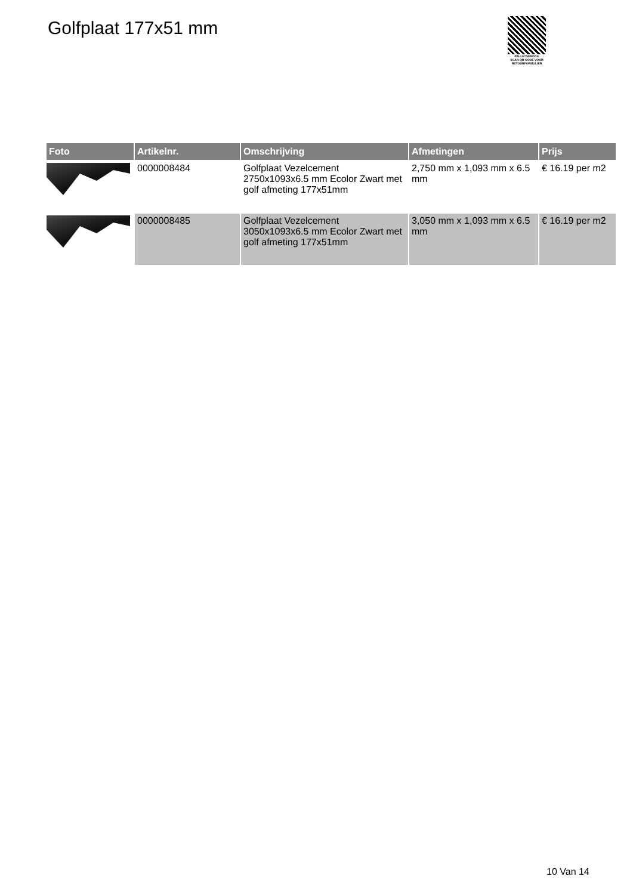Golfplaat 177x51 mm
PALLETSERVICE
SCAN QR-CODE VOOR RETOURFORMULIER
| Foto | Artikelnr. | Omschrijving | Afmetingen | Prijs |
| --- | --- | --- | --- | --- |
| | 0000008484 | Golfplaat Vezelcement 2750x1093x6.5 mm Ecolor Zwart met golf afmeting 177x51mm | 2,750 mm x 1,093 mm x 6.5 mm | € 16.19 per m2 |
| | 0000008485 | Golfplaat Vezelcement 3050x1093x6.5 mm Ecolor Zwart met golf afmeting 177x51mm | 3,050 mm x 1,093 mm x 6.5 mm | € 16.19 per m2 |
10 Van 14